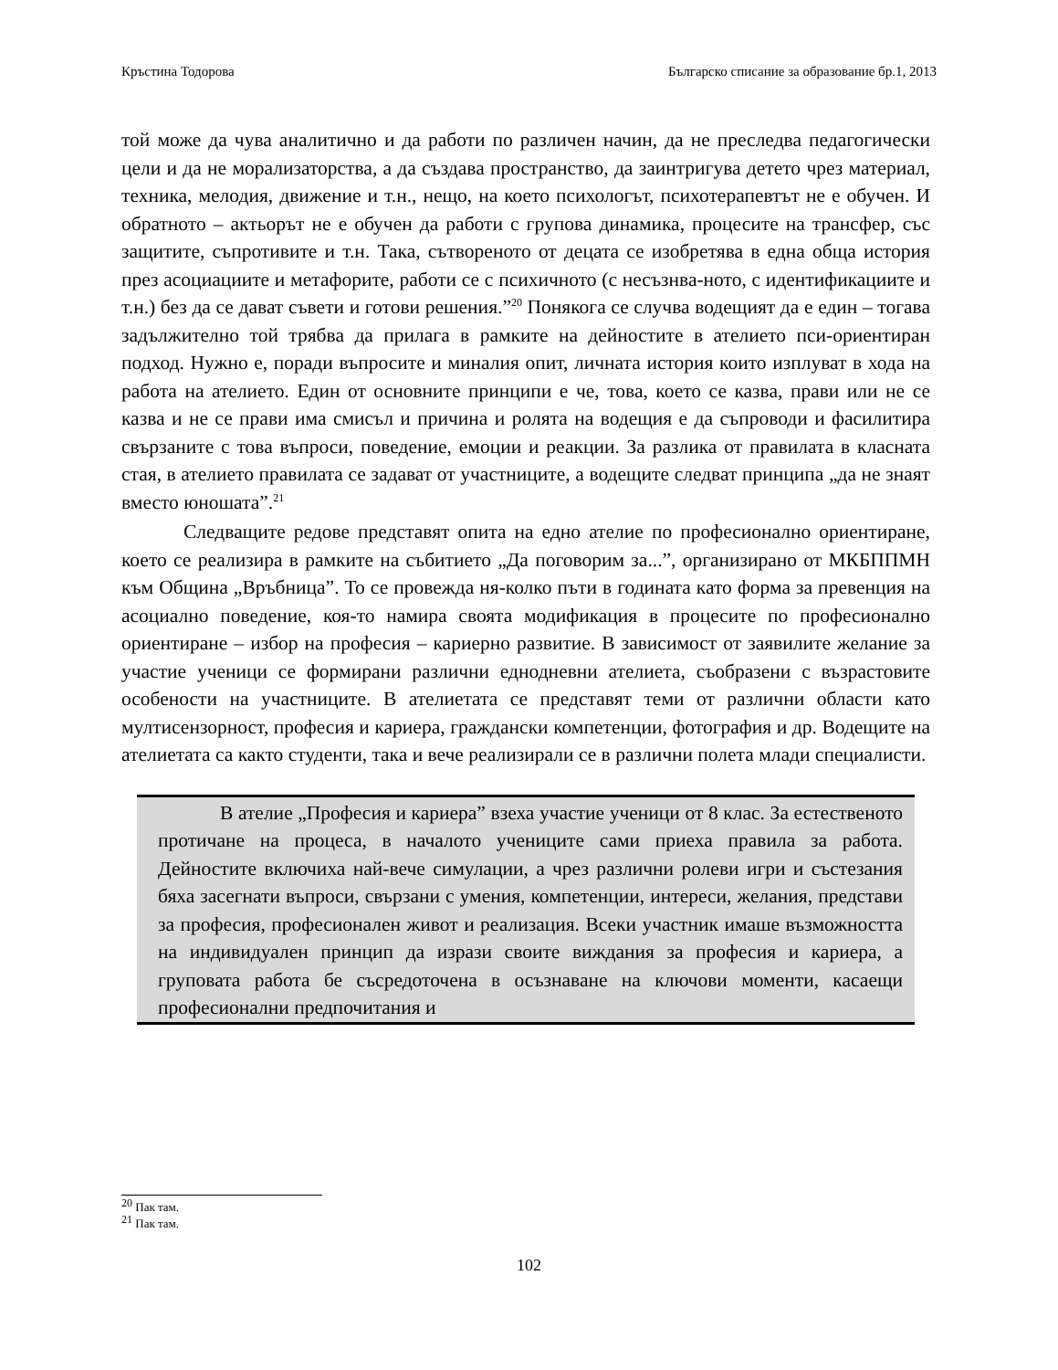Кръстина Тодорова Българско списание за образование бр.1, 2013
той може да чува аналитично и да работи по различен начин, да не преследва педагогически цели и да не морализаторства, а да създава пространство, да заинтригува детето чрез материал, техника, мелодия, движение и т.н., нещо, на което психологът, психотерапевтът не е обучен. И обратното – актьорът не е обучен да работи с групова динамика, процесите на трансфер, със защитите, съпротивите и т.н. Така, сътвореното от децата се изобретява в една обща история през асоциациите и метафорите, работи се с психичното (с несъзнва-ното, с идентификациите и т.н.) без да се дават съвети и готови решения.”<sup>20</sup> Понякога се случва водещият да е един – тогава задължително той трябва да прилага в рамките на дейностите в ателието пси-ориентиран подход. Нужно е, поради въпросите и миналия опит, личната история които изплуват в хода на работа на ателието. Един от основните принципи е че, това, което се казва, прави или не се казва и не се прави има смисъл и причина и ролята на водещия е да съпроводи и фасилитира свързаните с това въпроси, поведение, емоции и реакции. За разлика от правилата в класната стая, в ателието правилата се задават от участниците, а водещите следват принципа „да не знаят вместо юношата”.<sup>21</sup>
Следващите редове представят опита на едно ателие по професионално ориентиране, което се реализира в рамките на събитието „Да поговорим за...”, организирано от МКБППМН към Община „Връбница”. То се провежда ня-колко пъти в годината като форма за превенция на асоциално поведение, коя-то намира своята модификация в процесите по професионално ориентиране – избор на професия – кариерно развитие. В зависимост от заявилите желание за участие ученици се формирани различни еднодневни ателиета, съобразени с възрастовите особености на участниците. В ателиетата се представят теми от различни области като мултисензорност, професия и кариера, граждански компетенции, фотография и др. Водещите на ателиетата са както студенти, така и вече реализирали се в различни полета млади специалисти.
В ателие „Професия и кариера” взеха участие ученици от 8 клас. За естественото протичане на процеса, в началото учениците сами приеха правила за работа. Дейностите включиха най-вече симулации, а чрез различни ролеви игри и състезания бяха засегнати въпроси, свързани с умения, компетенции, интереси, желания, представи за професия, професионален живот и реализация. Всеки участник имаше възможността на индивидуален принцип да изрази своите виждания за професия и кариера, а груповата работа бе съсредоточена в осъзнаване на ключови моменти, касаещи професионални предпочитания и
<sup>20</sup> Пак там.
<sup>21</sup> Пак там.
102